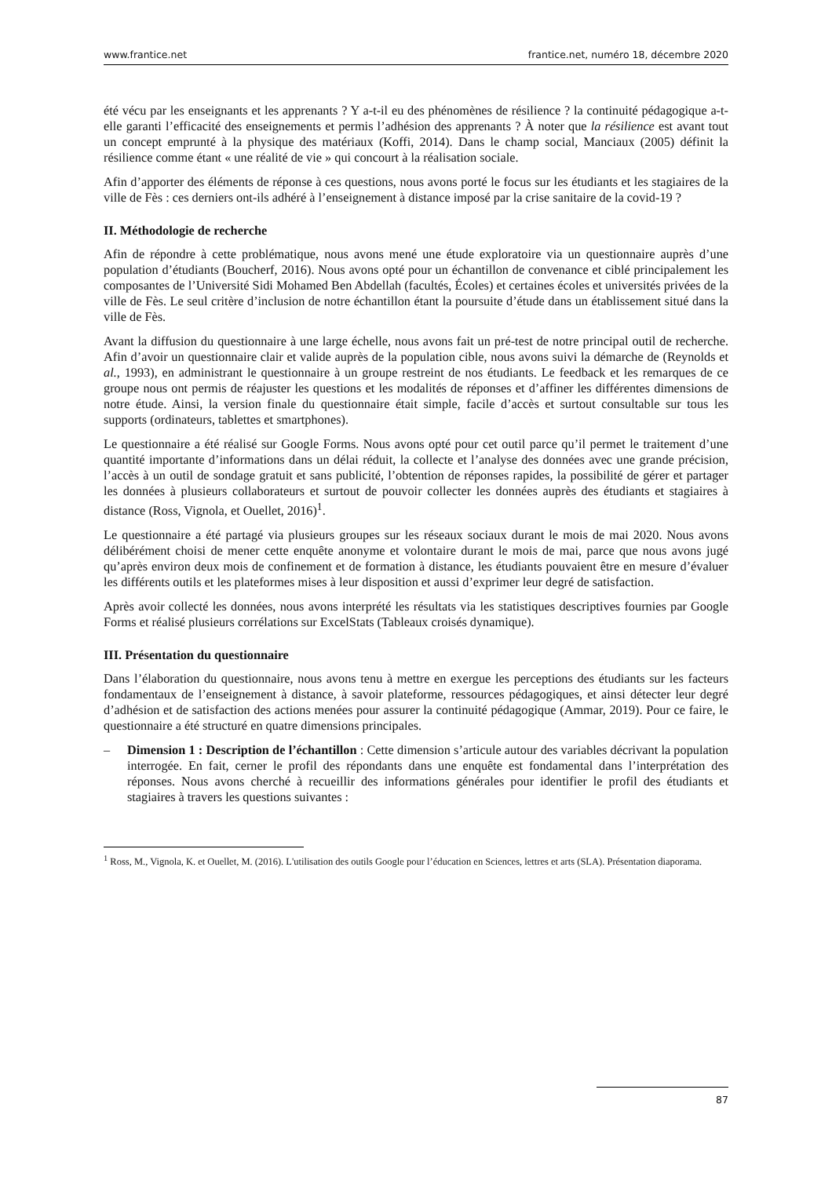www.frantice.net frantice.net, numéro 18, décembre 2020
été vécu par les enseignants et les apprenants ? Y a-t-il eu des phénomènes de résilience ? la continuité pédagogique a-t-elle garanti l’efficacité des enseignements et permis l’adhésion des apprenants ? À noter que la résilience est avant tout un concept emprunté à la physique des matériaux (Koffi, 2014). Dans le champ social, Manciaux (2005) définit la résilience comme étant « une réalité de vie » qui concourt à la réalisation sociale.
Afin d’apporter des éléments de réponse à ces questions, nous avons porté le focus sur les étudiants et les stagiaires de la ville de Fès : ces derniers ont-ils adhéré à l’enseignement à distance imposé par la crise sanitaire de la covid-19 ?
II. Méthodologie de recherche
Afin de répondre à cette problématique, nous avons mené une étude exploratoire via un questionnaire auprès d’une population d’étudiants (Boucherf, 2016). Nous avons opté pour un échantillon de convenance et ciblé principalement les composantes de l’Université Sidi Mohamed Ben Abdellah (facultés, Écoles) et certaines écoles et universités privées de la ville de Fès. Le seul critère d’inclusion de notre échantillon étant la poursuite d’étude dans un établissement situé dans la ville de Fès.
Avant la diffusion du questionnaire à une large échelle, nous avons fait un pré-test de notre principal outil de recherche. Afin d’avoir un questionnaire clair et valide auprès de la population cible, nous avons suivi la démarche de (Reynolds et al., 1993), en administrant le questionnaire à un groupe restreint de nos étudiants. Le feedback et les remarques de ce groupe nous ont permis de réajuster les questions et les modalités de réponses et d’affiner les différentes dimensions de notre étude. Ainsi, la version finale du questionnaire était simple, facile d’accès et surtout consultable sur tous les supports (ordinateurs, tablettes et smartphones).
Le questionnaire a été réalisé sur Google Forms. Nous avons opté pour cet outil parce qu’il permet le traitement d’une quantité importante d’informations dans un délai réduit, la collecte et l’analyse des données avec une grande précision, l’accès à un outil de sondage gratuit et sans publicité, l’obtention de réponses rapides, la possibilité de gérer et partager les données à plusieurs collaborateurs et surtout de pouvoir collecter les données auprès des étudiants et stagiaires à distance (Ross, Vignola, et Ouellet, 2016)<sup>1</sup>.
Le questionnaire a été partagé via plusieurs groupes sur les réseaux sociaux durant le mois de mai 2020. Nous avons délibérément choisi de mener cette enquête anonyme et volontaire durant le mois de mai, parce que nous avons jugé qu’après environ deux mois de confinement et de formation à distance, les étudiants pouvaient être en mesure d’évaluer les différents outils et les plateformes mises à leur disposition et aussi d’exprimer leur degré de satisfaction.
Après avoir collecté les données, nous avons interprété les résultats via les statistiques descriptives fournies par Google Forms et réalisé plusieurs corrélations sur ExcelStats (Tableaux croisés dynamique).
III. Présentation du questionnaire
Dans l’élaboration du questionnaire, nous avons tenu à mettre en exergue les perceptions des étudiants sur les facteurs fondamentaux de l’enseignement à distance, à savoir plateforme, ressources pédagogiques, et ainsi détecter leur degré d’adhésion et de satisfaction des actions menées pour assurer la continuité pédagogique (Ammar, 2019). Pour ce faire, le questionnaire a été structuré en quatre dimensions principales.
– Dimension 1 : Description de l’échantillon : Cette dimension s’articule autour des variables décrivant la population interrogée. En fait, cerner le profil des répondants dans une enquête est fondamental dans l’interprétation des réponses. Nous avons cherché à recueillir des informations générales pour identifier le profil des étudiants et stagiaires à travers les questions suivantes :
<sup>1</sup> Ross, M., Vignola, K. et Ouellet, M. (2016). L'utilisation des outils Google pour l’éducation en Sciences, lettres et arts (SLA). Présentation diaporama.
87